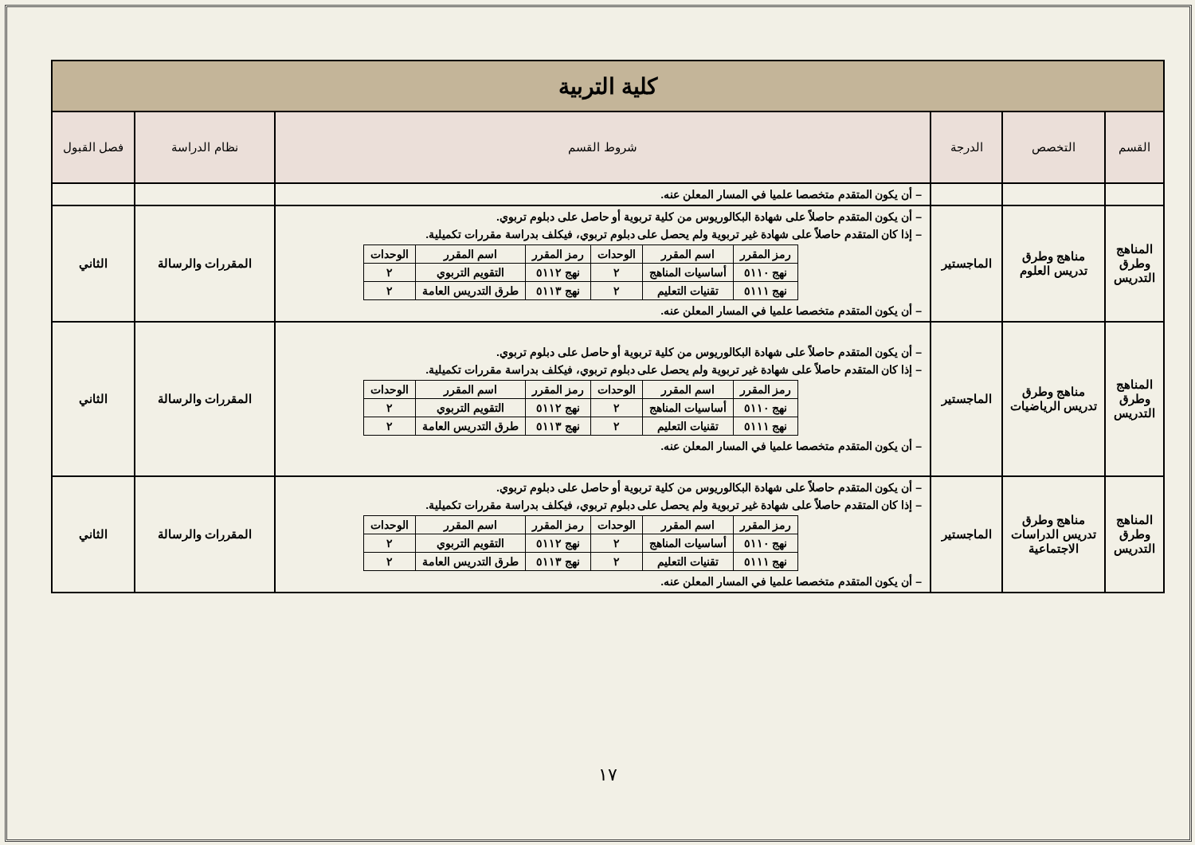| كلية التربية | | | | | |
| القسم | التخصص | الدرجة | شروط القسم | نظام الدراسة | فصل القبول |
| | | | – أن يكون المتقدم متخصصا علميا في المسار المعلن عنه. | | |
| المناهج وطرق التدريس | مناهج وطرق تدريس العلوم | الماجستير | – أن يكون المتقدم حاصلاً على شهادة البكالوريوس من كلية تربوية أو حاصل على دبلوم تربوي. – إذا كان المتقدم حاصلاً على شهادة غير تربوية ولم يحصل على دبلوم تربوي، فيكلف بدراسة مقررات تكميلية. / رمز المقرر / اسم المقرر / الوحدات / رمز المقرر / اسم المقرر / الوحدات / / --- / --- / --- / --- / --- / --- / / نهج ٥١١٠ / أساسيات المناهج / ٢ / نهج ٥١١٢ / التقويم التربوي / ٢ / / نهج ٥١١١ / تقنيات التعليم / ٢ / نهج ٥١١٣ / طرق التدريس العامة / ٢ / – أن يكون المتقدم متخصصا علميا في المسار المعلن عنه. | المقررات والرسالة | الثاني |
| المناهج وطرق التدريس | مناهج وطرق تدريس الرياضيات | الماجستير | – أن يكون المتقدم حاصلاً على شهادة البكالوريوس من كلية تربوية أو حاصل على دبلوم تربوي. – إذا كان المتقدم حاصلاً على شهادة غير تربوية ولم يحصل على دبلوم تربوي، فيكلف بدراسة مقررات تكميلية. / رمز المقرر / اسم المقرر / الوحدات / رمز المقرر / اسم المقرر / الوحدات / / --- / --- / --- / --- / --- / --- / / نهج ٥١١٠ / أساسيات المناهج / ٢ / نهج ٥١١٢ / التقويم التربوي / ٢ / / نهج ٥١١١ / تقنيات التعليم / ٢ / نهج ٥١١٣ / طرق التدريس العامة / ٢ / – أن يكون المتقدم متخصصا علميا في المسار المعلن عنه. | المقررات والرسالة | الثاني |
| المناهج وطرق التدريس | مناهج وطرق تدريس الدراسات الاجتماعية | الماجستير | – أن يكون المتقدم حاصلاً على شهادة البكالوريوس من كلية تربوية أو حاصل على دبلوم تربوي. – إذا كان المتقدم حاصلاً على شهادة غير تربوية ولم يحصل على دبلوم تربوي، فيكلف بدراسة مقررات تكميلية. / رمز المقرر / اسم المقرر / الوحدات / رمز المقرر / اسم المقرر / الوحدات / / --- / --- / --- / --- / --- / --- / / نهج ٥١١٠ / أساسيات المناهج / ٢ / نهج ٥١١٢ / التقويم التربوي / ٢ / / نهج ٥١١١ / تقنيات التعليم / ٢ / نهج ٥١١٣ / طرق التدريس العامة / ٢ / – أن يكون المتقدم متخصصا علميا في المسار المعلن عنه. | المقررات والرسالة | الثاني |
١٧